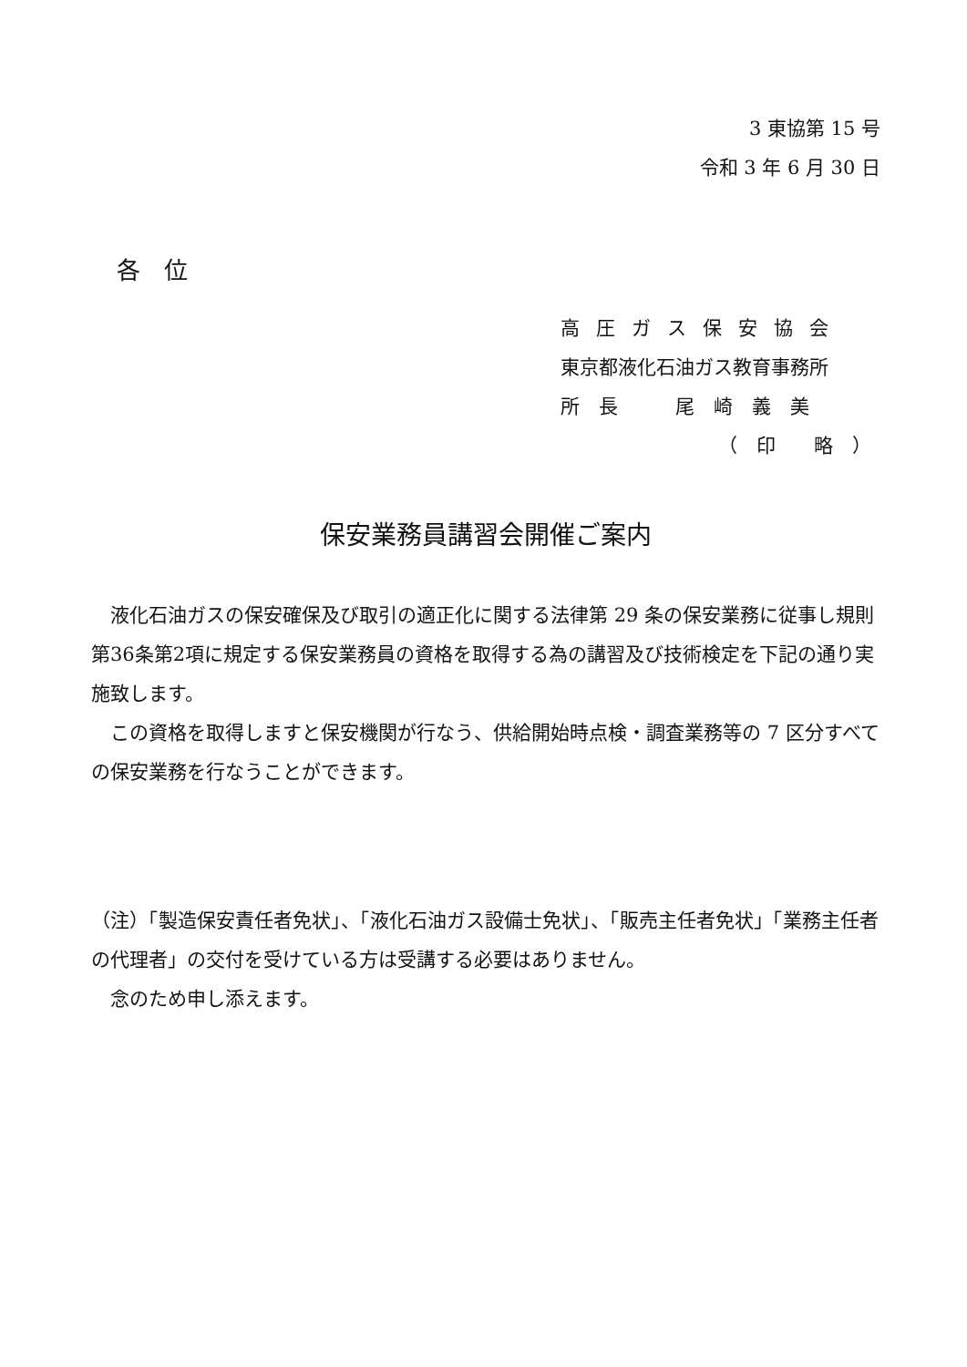3 東協第 15 号
令和 3 年 6 月 30 日
各　位
高圧ガス保安協会
東京都液化石油ガス教育事務所
所　長　　　尾　崎　義　美
（　印　　略　）
保安業務員講習会開催ご案内
　液化石油ガスの保安確保及び取引の適正化に関する法律第 29 条の保安業務に従事し規則第36条第2項に規定する保安業務員の資格を取得する為の講習及び技術検定を下記の通り実施致します。
　この資格を取得しますと保安機関が行なう、供給開始時点検・調査業務等の 7 区分すべての保安業務を行なうことができます。
（注）「製造保安責任者免状」、「液化石油ガス設備士免状」、「販売主任者免状」「業務主任者の代理者」の交付を受けている方は受講する必要はありません。
　念のため申し添えます。